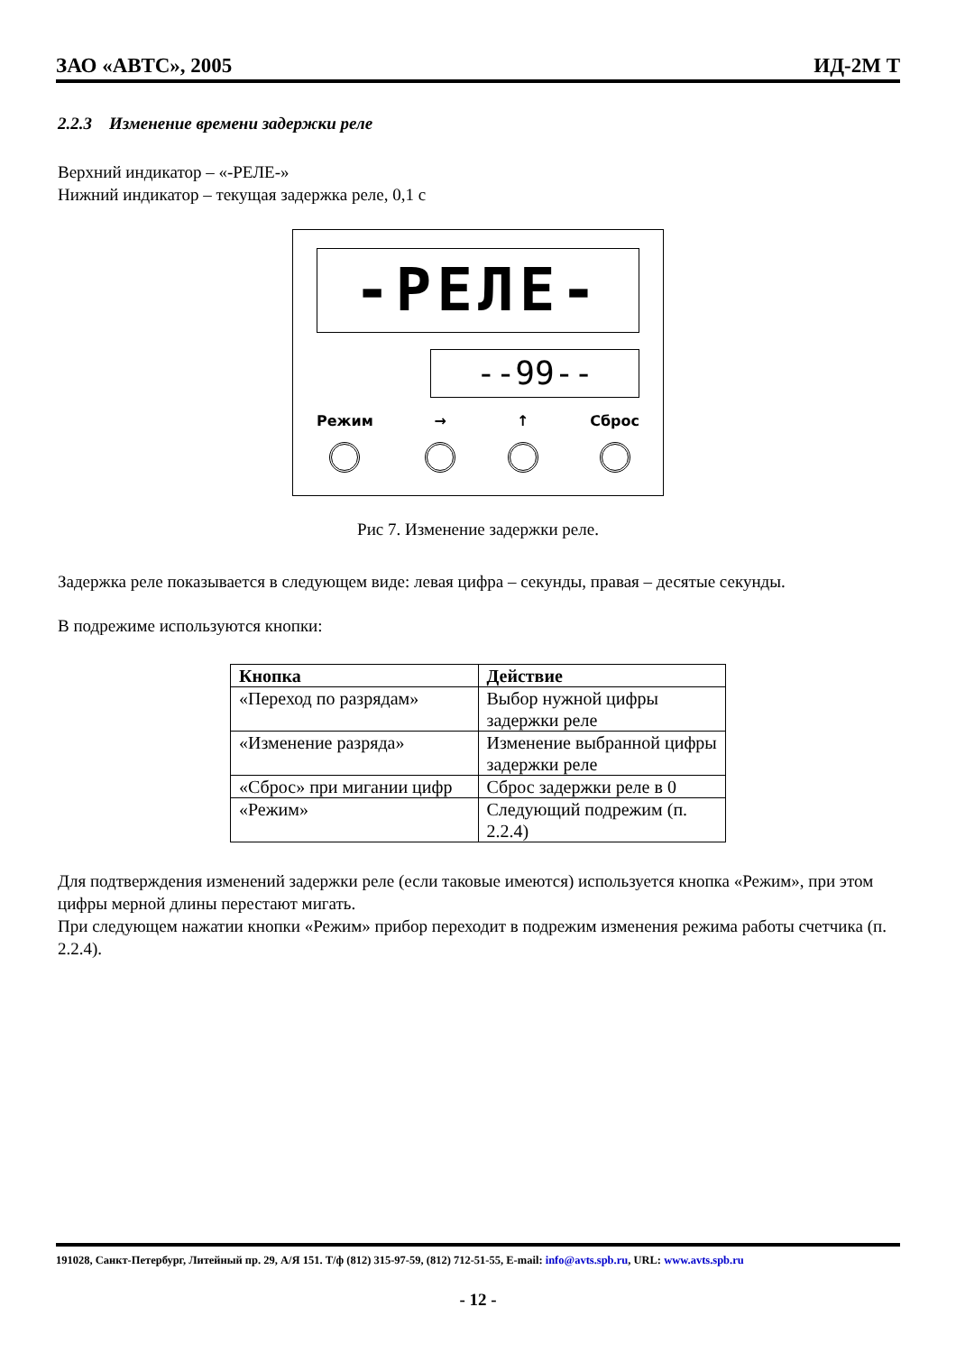ЗАО «АВТС», 2005 ИД-2М Т
2.2.3 Изменение времени задержки реле
Верхний индикатор – «-РЕЛЕ-»
Нижний индикатор – текущая задержка реле, 0,1 с
-РЕЛЕ-
--99--
Режим → ↑ Сброс
Рис 7. Изменение задержки реле.
Задержка реле показывается в следующем виде: левая цифра – секунды, правая – десятые секунды.
В подрежиме используются кнопки:
| Кнопка | Действие |
| --- | --- |
| «Переход по разрядам» | Выбор нужной цифры задержки реле |
| «Изменение разряда» | Изменение выбранной цифры задержки реле |
| «Сброс» при мигании цифр | Сброс задержки реле в 0 |
| «Режим» | Следующий подрежим (п. 2.2.4) |
Для подтверждения изменений задержки реле (если таковые имеются) используется кнопка «Режим», при этом цифры мерной длины перестают мигать.
При следующем нажатии кнопки «Режим» прибор переходит в подрежим изменения режима работы счетчика (п. 2.2.4).
191028, Санкт-Петербург, Литейный пр. 29, А/Я 151. Т/ф (812) 315-97-59, (812) 712-51-55, E-mail: info@avts.spb.ru, URL: www.avts.spb.ru
- 12 -